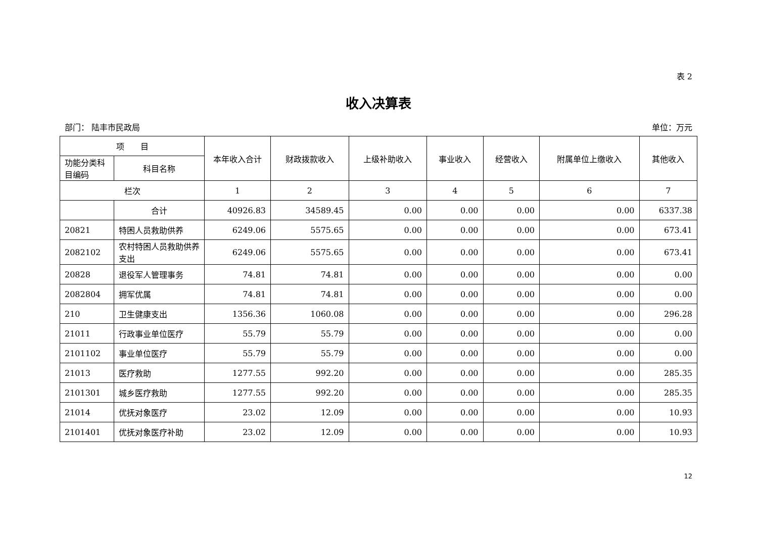表 2
收入决算表
部门： 陆丰市民政局 单位：万元
| 项 目 | | 本年收入合计 | 财政拨款收入 | 上级补助收入 | 事业收入 | 经营收入 | 附属单位上缴收入 | 其他收入 |
| --- | --- | --- | --- | --- | --- | --- | --- | --- |
| 功能分类科目编码 | 科目名称 | | | | | | | |
| 栏次 | | 1 | 2 | 3 | 4 | 5 | 6 | 7 |
| | 合计 | 40926.83 | 34589.45 | 0.00 | 0.00 | 0.00 | 0.00 | 6337.38 |
| 20821 | 特困人员救助供养 | 6249.06 | 5575.65 | 0.00 | 0.00 | 0.00 | 0.00 | 673.41 |
| 2082102 | 农村特困人员救助供养支出 | 6249.06 | 5575.65 | 0.00 | 0.00 | 0.00 | 0.00 | 673.41 |
| 20828 | 退役军人管理事务 | 74.81 | 74.81 | 0.00 | 0.00 | 0.00 | 0.00 | 0.00 |
| 2082804 | 拥军优属 | 74.81 | 74.81 | 0.00 | 0.00 | 0.00 | 0.00 | 0.00 |
| 210 | 卫生健康支出 | 1356.36 | 1060.08 | 0.00 | 0.00 | 0.00 | 0.00 | 296.28 |
| 21011 | 行政事业单位医疗 | 55.79 | 55.79 | 0.00 | 0.00 | 0.00 | 0.00 | 0.00 |
| 2101102 | 事业单位医疗 | 55.79 | 55.79 | 0.00 | 0.00 | 0.00 | 0.00 | 0.00 |
| 21013 | 医疗救助 | 1277.55 | 992.20 | 0.00 | 0.00 | 0.00 | 0.00 | 285.35 |
| 2101301 | 城乡医疗救助 | 1277.55 | 992.20 | 0.00 | 0.00 | 0.00 | 0.00 | 285.35 |
| 21014 | 优抚对象医疗 | 23.02 | 12.09 | 0.00 | 0.00 | 0.00 | 0.00 | 10.93 |
| 2101401 | 优抚对象医疗补助 | 23.02 | 12.09 | 0.00 | 0.00 | 0.00 | 0.00 | 10.93 |
12